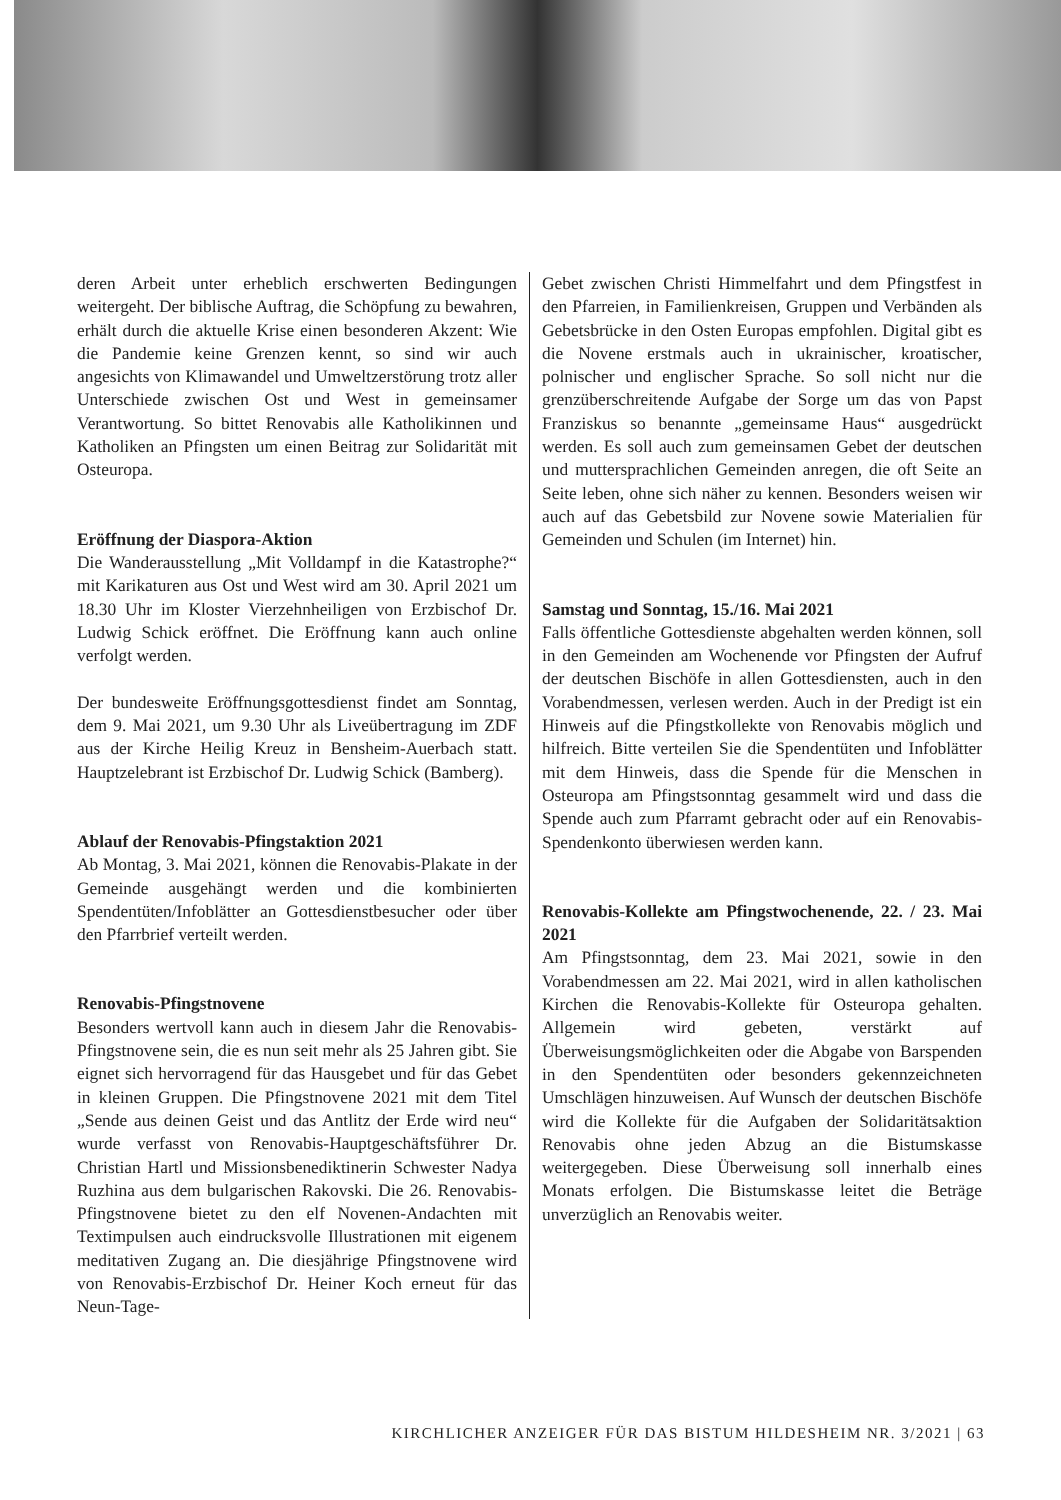deren Arbeit unter erheblich erschwerten Bedingungen weitergeht. Der biblische Auftrag, die Schöpfung zu bewahren, erhält durch die aktuelle Krise einen besonderen Akzent: Wie die Pandemie keine Grenzen kennt, so sind wir auch angesichts von Klimawandel und Umweltzerstörung trotz aller Unterschiede zwischen Ost und West in gemeinsamer Verantwortung. So bittet Renovabis alle Katholikinnen und Katholiken an Pfingsten um einen Beitrag zur Solidarität mit Osteuropa.
Eröffnung der Diaspora-Aktion
Die Wanderausstellung „Mit Volldampf in die Katastrophe?“ mit Karikaturen aus Ost und West wird am 30. April 2021 um 18.30 Uhr im Kloster Vierzehnheiligen von Erzbischof Dr. Ludwig Schick eröffnet. Die Eröffnung kann auch online verfolgt werden.
Der bundesweite Eröffnungsgottesdienst findet am Sonntag, dem 9. Mai 2021, um 9.30 Uhr als Liveübertragung im ZDF aus der Kirche Heilig Kreuz in Bensheim-Auerbach statt. Hauptzelebrant ist Erzbischof Dr. Ludwig Schick (Bamberg).
Ablauf der Renovabis-Pfingstaktion 2021
Ab Montag, 3. Mai 2021, können die Renovabis-Plakate in der Gemeinde ausgehängt werden und die kombinierten Spendentüten/Infoblätter an Gottesdienstbesucher oder über den Pfarrbrief verteilt werden.
Renovabis-Pfingstnovene
Besonders wertvoll kann auch in diesem Jahr die Renovabis-Pfingstnovene sein, die es nun seit mehr als 25 Jahren gibt. Sie eignet sich hervorragend für das Hausgebet und für das Gebet in kleinen Gruppen. Die Pfingstnovene 2021 mit dem Titel „Sende aus deinen Geist und das Antlitz der Erde wird neu“ wurde verfasst von Renovabis-Hauptgeschäftsführer Dr. Christian Hartl und Missionsbenediktinerin Schwester Nadya Ruzhina aus dem bulgarischen Rakovski. Die 26. Renovabis-Pfingstnovene bietet zu den elf Novenen-Andachten mit Textimpulsen auch eindrucksvolle Illustrationen mit eigenem meditativen Zugang an. Die diesjährige Pfingstnovene wird von Renovabis-Erzbischof Dr. Heiner Koch erneut für das Neun-Tage-
Gebet zwischen Christi Himmelfahrt und dem Pfingstfest in den Pfarreien, in Familienkreisen, Gruppen und Verbänden als Gebetsbrücke in den Osten Europas empfohlen. Digital gibt es die Novene erstmals auch in ukrainischer, kroatischer, polnischer und englischer Sprache. So soll nicht nur die grenzüberschreitende Aufgabe der Sorge um das von Papst Franziskus so benannte „gemeinsame Haus“ ausgedrückt werden. Es soll auch zum gemeinsamen Gebet der deutschen und muttersprachlichen Gemeinden anregen, die oft Seite an Seite leben, ohne sich näher zu kennen. Besonders weisen wir auch auf das Gebetsbild zur Novene sowie Materialien für Gemeinden und Schulen (im Internet) hin.
Samstag und Sonntag, 15./16. Mai 2021
Falls öffentliche Gottesdienste abgehalten werden können, soll in den Gemeinden am Wochenende vor Pfingsten der Aufruf der deutschen Bischöfe in allen Gottesdiensten, auch in den Vorabendmessen, verlesen werden. Auch in der Predigt ist ein Hinweis auf die Pfingstkollekte von Renovabis möglich und hilfreich. Bitte verteilen Sie die Spendentüten und Infoblätter mit dem Hinweis, dass die Spende für die Menschen in Osteuropa am Pfingstsonntag gesammelt wird und dass die Spende auch zum Pfarramt gebracht oder auf ein Renovabis-Spendenkonto überwiesen werden kann.
Renovabis-Kollekte am Pfingstwochenende, 22. / 23. Mai 2021
Am Pfingstsonntag, dem 23. Mai 2021, sowie in den Vorabendmessen am 22. Mai 2021, wird in allen katholischen Kirchen die Renovabis-Kollekte für Osteuropa gehalten. Allgemein wird gebeten, verstärkt auf Überweisungsmöglichkeiten oder die Abgabe von Barspenden in den Spendentüten oder besonders gekennzeichneten Umschlägen hinzuweisen. Auf Wunsch der deutschen Bischöfe wird die Kollekte für die Aufgaben der Solidaritätsaktion Renovabis ohne jeden Abzug an die Bistumskasse weitergegeben. Diese Überweisung soll innerhalb eines Monats erfolgen. Die Bistumskasse leitet die Beträge unverzüglich an Renovabis weiter.
KIRCHLICHER ANZEIGER FÜR DAS BISTUM HILDESHEIM NR. 3/2021 | 63